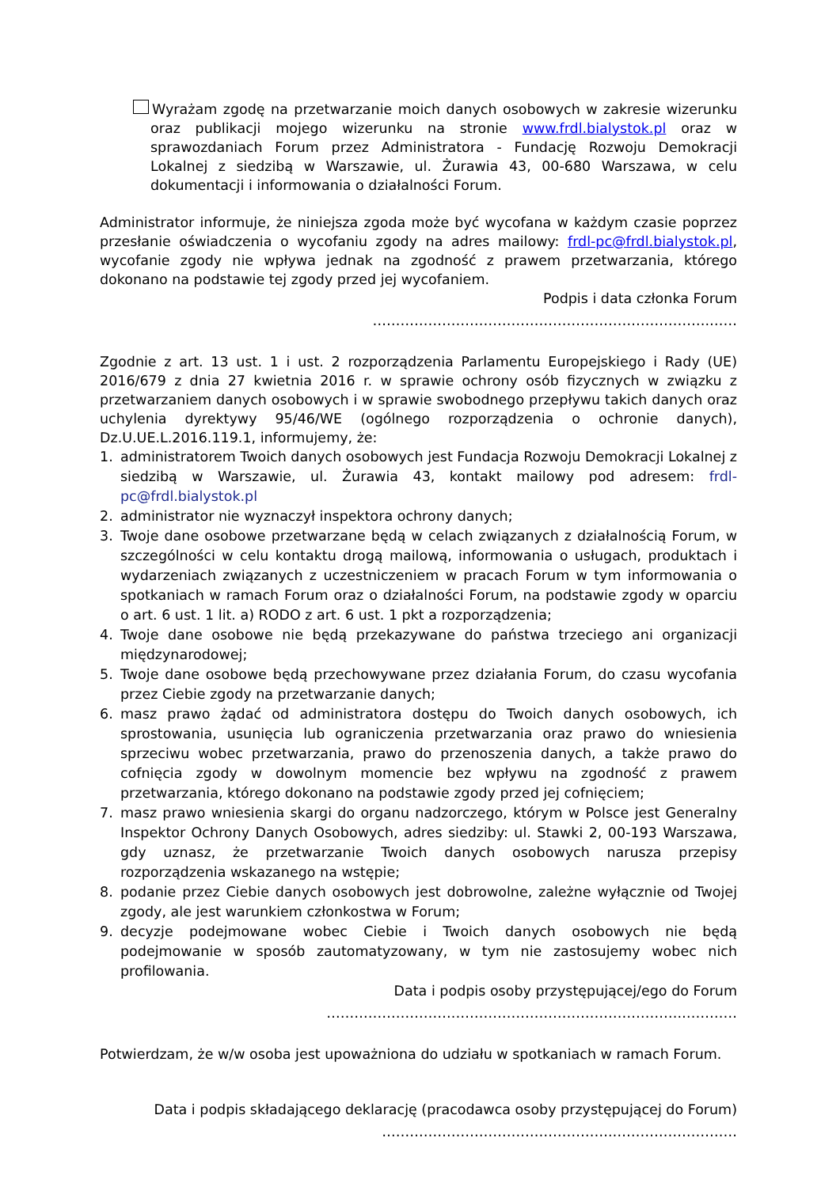Wyrażam zgodę na przetwarzanie moich danych osobowych w zakresie wizerunku oraz publikacji mojego wizerunku na stronie www.frdl.bialystok.pl oraz w sprawozdaniach Forum przez Administratora - Fundację Rozwoju Demokracji Lokalnej z siedzibą w Warszawie, ul. Żurawia 43, 00-680 Warszawa, w celu dokumentacji i informowania o działalności Forum.
Administrator informuje, że niniejsza zgoda może być wycofana w każdym czasie poprzez przesłanie oświadczenia o wycofaniu zgody na adres mailowy: frdl-pc@frdl.bialystok.pl, wycofanie zgody nie wpływa jednak na zgodność z prawem przetwarzania, którego dokonano na podstawie tej zgody przed jej wycofaniem.
Podpis i data członka Forum
……………………………………………………………….……
Zgodnie z art. 13 ust. 1 i ust. 2 rozporządzenia Parlamentu Europejskiego i Rady (UE) 2016/679 z dnia 27 kwietnia 2016 r. w sprawie ochrony osób fizycznych w związku z przetwarzaniem danych osobowych i w sprawie swobodnego przepływu takich danych oraz uchylenia dyrektywy 95/46/WE (ogólnego rozporządzenia o ochronie danych), Dz.U.UE.L.2016.119.1, informujemy, że:
1. administratorem Twoich danych osobowych jest Fundacja Rozwoju Demokracji Lokalnej z siedzibą w Warszawie, ul. Żurawia 43, kontakt mailowy pod adresem: frdl-pc@frdl.bialystok.pl
2. administrator nie wyznaczył inspektora ochrony danych;
3. Twoje dane osobowe przetwarzane będą w celach związanych z działalnością Forum, w szczególności w celu kontaktu drogą mailową, informowania o usługach, produktach i wydarzeniach związanych z uczestniczeniem w pracach Forum w tym informowania o spotkaniach w ramach Forum oraz o działalności Forum, na podstawie zgody w oparciu o art. 6 ust. 1 lit. a) RODO z art. 6 ust. 1 pkt a rozporządzenia;
4. Twoje dane osobowe nie będą przekazywane do państwa trzeciego ani organizacji międzynarodowej;
5. Twoje dane osobowe będą przechowywane przez działania Forum, do czasu wycofania przez Ciebie zgody na przetwarzanie danych;
6. masz prawo żądać od administratora dostępu do Twoich danych osobowych, ich sprostowania, usunięcia lub ograniczenia przetwarzania oraz prawo do wniesienia sprzeciwu wobec przetwarzania, prawo do przenoszenia danych, a także prawo do cofnięcia zgody w dowolnym momencie bez wpływu na zgodność z prawem przetwarzania, którego dokonano na podstawie zgody przed jej cofnięciem;
7. masz prawo wniesienia skargi do organu nadzorczego, którym w Polsce jest Generalny Inspektor Ochrony Danych Osobowych, adres siedziby: ul. Stawki 2, 00-193 Warszawa, gdy uznasz, że przetwarzanie Twoich danych osobowych narusza przepisy rozporządzenia wskazanego na wstępie;
8. podanie przez Ciebie danych osobowych jest dobrowolne, zależne wyłącznie od Twojej zgody, ale jest warunkiem członkostwa w Forum;
9. decyzje podejmowane wobec Ciebie i Twoich danych osobowych nie będą podejmowanie w sposób zautomatyzowany, w tym nie zastosujemy wobec nich profilowania.
Data i podpis osoby przystępującej/ego do Forum
……………………….………………………………………….…………
Potwierdzam, że w/w osoba jest upoważniona do udziału w spotkaniach w ramach Forum.
Data i podpis składającego deklarację (pracodawca osoby przystępującej do Forum)
………………………….……………….………………………